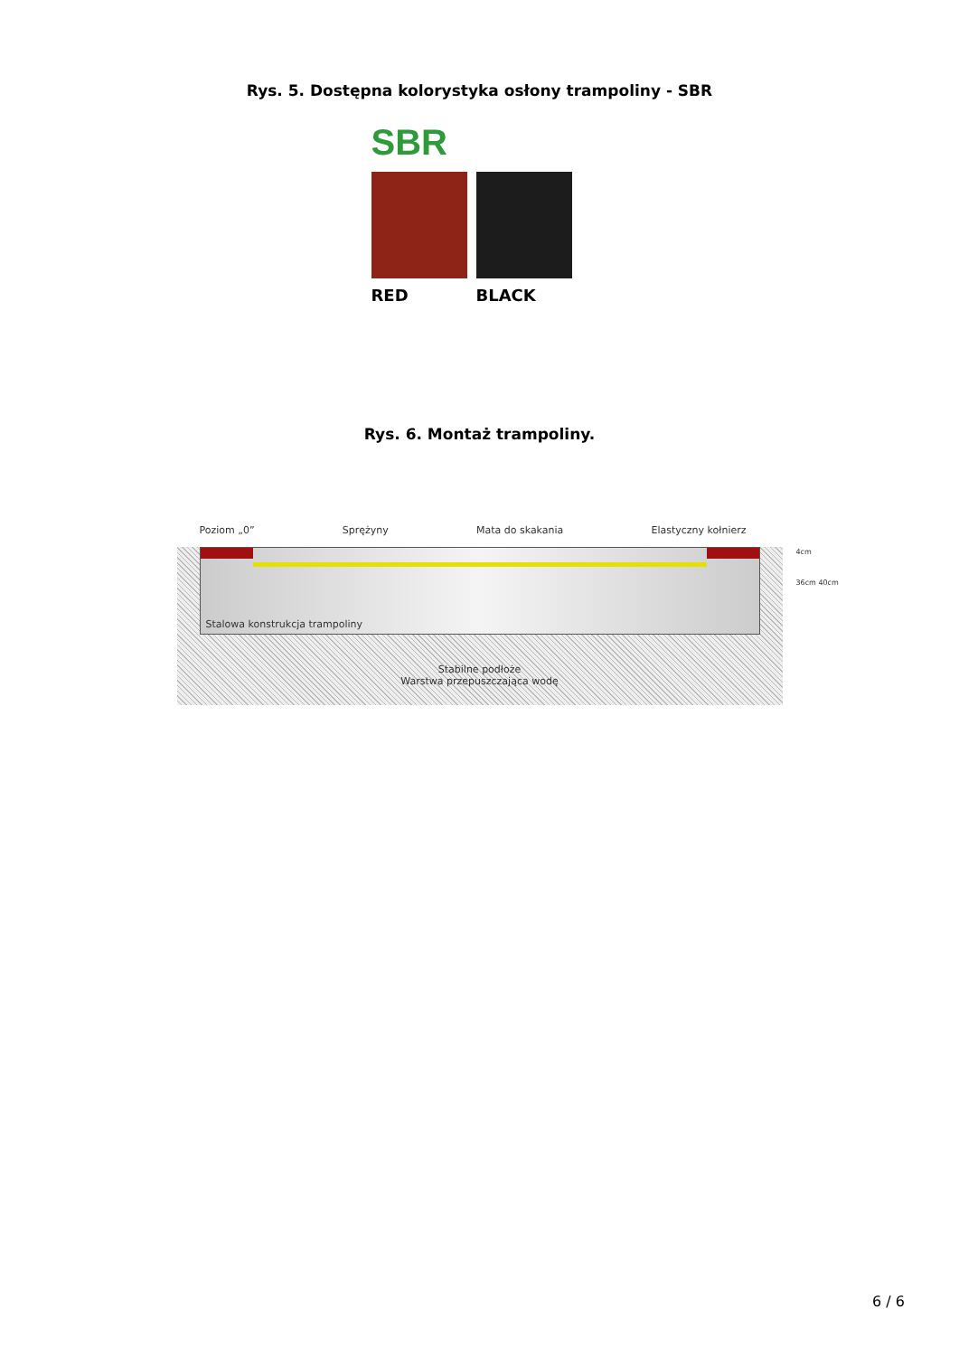Rys. 5. Dostępna kolorystyka osłony trampoliny - SBR
SBR
RED BLACK
Rys. 6. Montaż trampoliny.
Poziom „0” Sprężyny Mata do skakania Elastyczny kołnierz
Stalowa konstrukcja trampoliny
Stabilne podłoże
Warstwa przepuszczająca wodę
4cm
36cm 40cm
6 / 6